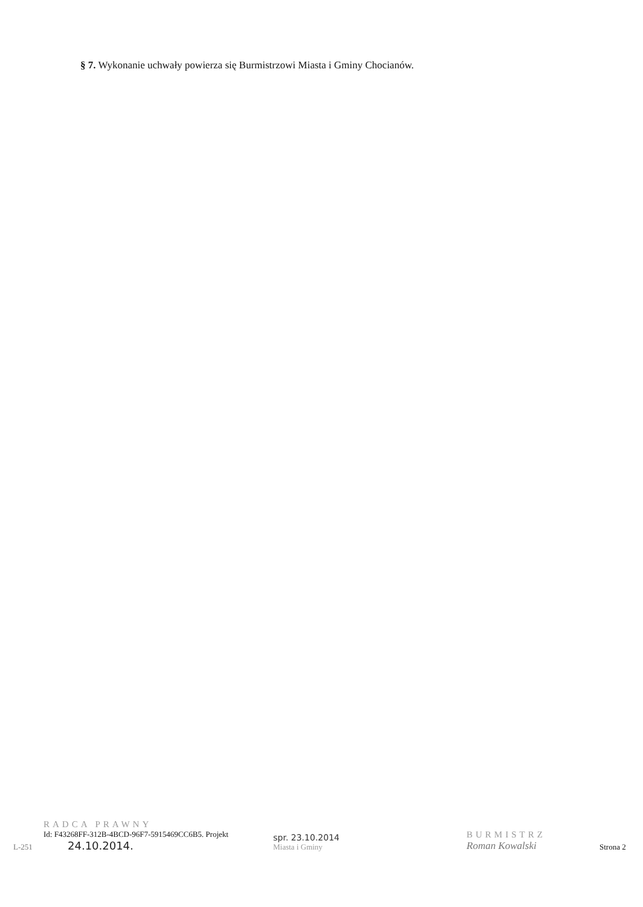§ 7. Wykonanie uchwały powierza się Burmistrzowi Miasta i Gminy Chocianów.
L-251
RADCA PRAWNY
Id: F43268FF-312B-4BCD-96F7-5915469CC6B5. Projekt
24.10.2014.
spr. 23.10.2014
Miasta i Gminy
BURMISTRZ
Roman Kowalski
Strona 2